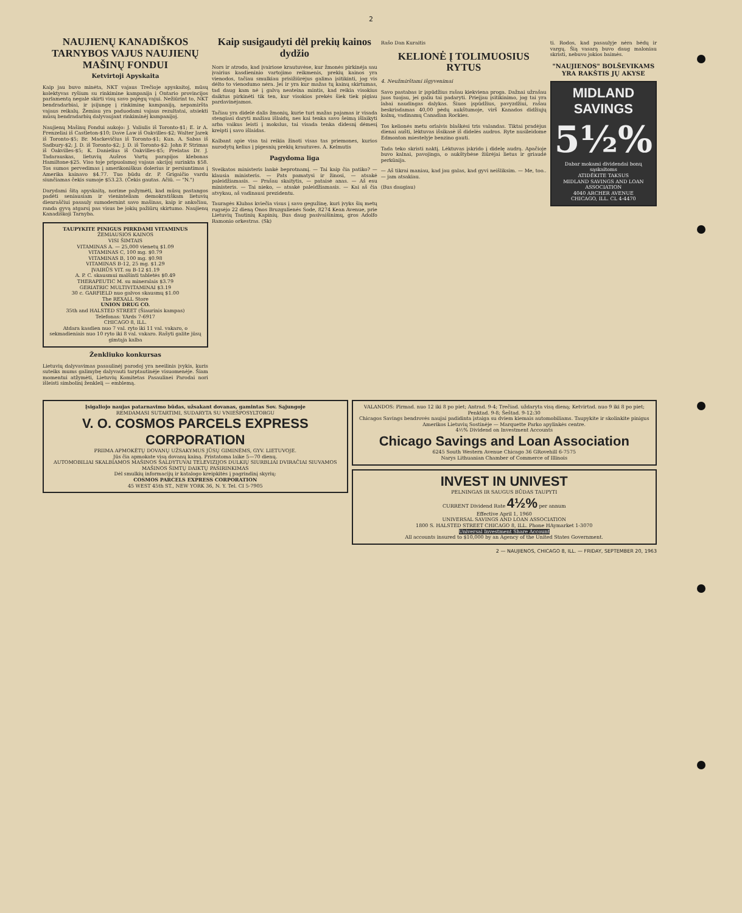2
NAUJIENŲ KANADIŠKOS TARNYBOS VAJUS NAUJIENŲ MAŠINŲ FONDUI
Ketvirtoji Apyskaita
Kaip jau buvo minėta, NKT vajaus Trečioje apyskaitoj, mūsų kolektyvas ryšium su rinkimine kampanija į Ontario provincijos parlamentą negalė skirti visų savo pajėgų vajui. Nežiūrint to, NKT bendradarbiai, ir įsijungę į rinkiminę kampaniją, nepamiršta vajaus reikalų. Žemiau yra paduodami vajaus rezultatai, atsiekti mūsų bendradarbių dalyvaujant rinkiminėj kampanijoj.
Naujienų Mašinų Fondui aukojo: J. Valiulis iš Toronto-$1; E. ir A. Frenzeliai iš Castleton-$10; Dave Law iš Oakvilles-$2; Walter Jarek iš Toronto-$5; Br. Mackevičius iš Toronto-$1; Kun. A. Sabas iš Sadbury-$2; J. D. iš Toronto-$2; J. D. iš Toronto-$2: John P. Strimas iš Oakvilles-$5; K. Danielius iš Oakvilles-$5; Prelatas Dr. J. Tadarauskas, lietuvių Aušros Vartų parapijos klebonas Hamiltone-$25. Viso toje pripuolamoj vajaus akcijoj surinkta $58. Tos sumos pervedimas į amerikoniškus dolerius ir persiuntimas į Amerika kainavo $4.77. Tuo būdu dr. P. Grigaičio vardu siunčiamas čekis sumoje $53.23. (Čekis gautas. Ačiū. — "N.")
Darydami šitą apyskaitą, norime pažymėti, kad mūsų pastangos padėti seniausiam ir vieninteliam demokratiškam lietuvių dienraščiui pasauly sumodernint savo mašinas, kaip ir anksčiau, randa gyvą atgarsį pas visus be jokių pažiūrų skirtumo. Naujienų Kanadiškoji Tarnyba.
TAUPYKITE PINIGUS PIRKDAMI VITAMINUS
ŽEMIAUSIOS KAINOS
VISI ŠIMTAIS
VITAMINAS A. — 25,000 vienetų $1.09
VITAMINAS C, 100 mg. $0.79
VITAMINAS B, 100 mg. $0.98
VITAMINAS B-12, 25 mg. $1.29
ĮVAIRŪS VIT. su B-12 $1.19
A. P. C. skausmui malšinti tabletės $0.49
THERAPEUTIC M. su mineralais $3.79
GERIATRIC MULTIVITAMINAI $3.19
30 c. GARFIELD nuo galvos skausmų $1.00
The REXALL Store
UNION DRUG CO.
35th and HALSTED STREET (Šiaurinis kampas)
Telefonas: YArds 7-6917
CHICAGO 8, ILL.
Atdara kasdien nuo 7 val. ryto iki 11 val. vakaro, o sekmadieniais nuo 10 ryto iki 8 val. vakaro. Rašyti galite jūsų gimtąja kalba
Ženkliuko konkursas
Lietuvių dalyvavimas pasaulinėj parodoj yra neeilinis įvykis, kuris suteiks mums galimybę dalyvauti tarptautinėje visuomenėje. Šiam momentui atžymėti, Lietuvių Komitetas Pasaulinei Parodai nori išleisti simbolinį ženklelį — emblemą.
Kaip susigaudyti dėl prekių kainos dydžio
Nors ir atrodo, kad įvairiose krautuvėse, kur žmonės pirkinėja sau įvairius kasdieninio vartojimo reikmenis, prekių kainos yra vienodos, tačiau smulkiau prisižiūrėjus galima įsitikinti, jog vis dėlto to vienodumo nėra. Jei ir yra kur mažas tų kainų skirtumas, tad daug kam nė į galvą neateina mintis, kad reikia visokius daiktus pirkinėti tik ten, kur visokios prekės šiek tiek pigiau pardavinėjamos.
Tačiau yra didelė dalis žmonių, kurie turi mažas pajamas ir visada stengiasi daryti mažiau išlaidų, nes kai tenka savo šeimą išlaikyti arba vaikus leisti į mokslus, tai visada tenka didesnį dėmesį kreipti į savo išlaidas.
Kalbant apie visa tai reikia žinoti visas tas priemones, kurios nurodytų kelius į pigesnių prekių krautuves. A. Kelmutis
Pagydoma liga
Sveikatos ministeris lankė beprotnamį. — Tai kaip čia patiko? — klausia ministeris. — Pats pamatysi ir žinosi, — atsakė paleidžiamasis. — Prašau skaitytis, — pataisė anas. — Aš esu ministeris. — Tai nieko, — atsakė paleidžiamasis. — Kai aš čia atvykau, aš vadinausi prezidentu.
Tauragės Klubas kviečia visus į savo gegužinę, kuri įvyks šių metų rugsėjo 22 dieną Onos Bruzgulienės Sode, 8274 Kean Avenue, prie Lietuvių Tautinių Kapinių. Bus daug pasivaišinimų, gros Adolfo Ramonio orkestras. (Sk)
Rašo Dan Kuraitis
KELIONĖ Į TOLIMUOSIUS RYTUS
4. Neužmirštami išgyvenimai
Savo pastabas ir įspūdžius rašau kiekviena proga. Dažnai užrašau juos tuojau, jei galiu tai padaryti. Prieįjau įsitikinimo, jog tai yra labai naudingas dalykas. Šiuos įspūdžius, pavyzdžiui, rašau beskrisdamas 40,00 pėdų aukštumoje, virš Kanados didžiųjų kalnų, vadinamų Canadian Rockies.
Tos kelionės metu orlaivis blaškėsi tris valandas. Tiktai pradėjus dienai aušti, lėktuvas išsikasė iš didelės audros. Ryte nusileidome Edmonton miestelyje benzino gauti.
Tada teko skristi naktį. Lėktuvas įskrido į didelę audrą. Apačioje buvo kalnai, pavojinga, o aukštybėse žiūrėjai lietus ir griaudė perkūnija.
— Aš tikrai maniau, kad jau galas, kad gyvi neišliksim. — Me, too.. — jam atsakiau.
(Bus daugiau)
ti. Rodos, kad pasaulyje nėra bėdų ir vargų. Šią vasarą buvo daug maloniau skristi, nebuvo jokios baimės.
"NAUJIENOS" BOLŠEVIKAMS YRA RAKŠTIS JŲ AKYSE
MIDLAND SAVINGS
5½%
Dabar mokami dividendai bonų sąskaitoms
ATIDĖKITE TAKSUS
MIDLAND SAVINGS AND LOAN ASSOCIATION
4040 ARCHER AVENUE
CHICAGO, ILL. CL 4-4470
Įsigaliojo naujas patarnavimo būdas, užsakant dovanas, gamintas Sov. Sąjungoje
REMDAMASI SUTARTIMI, SUDARYTA SU VNIEŠPOSYLTORGU
V. O. COSMOS PARCELS EXPRESS CORPORATION
PRIIMA APMOKĖTŲ DOVANŲ UŽSAKYMUS JŪSŲ GIMINĖMS, GYV. LIETUVOJE.
Jūs čia apmokate visą dovanų kainą. Pristatoma laike 5—70 dienų.
AUTOMOBILIAI SKALBIAMOS MAŠINOS ŠALDYTUVAI TELEVIZIJOS DULKIŲ SIURBLIAI DVIRAČIAI SIUVAMOS MAŠINOS ŠIMTŲ DAIKTŲ PASIRINKIMAS
Dėl smulkių informacijų ir katalogo kreipkitės į pagrindinį skyrių:
COSMOS PARCELS EXPRESS CORPORATION
45 WEST 45th ST., NEW YORK 36, N. Y. Tel. CI 5-7905
VALANDOS: Pirmad. nuo 12 iki 8 po piet; Antrad. 9-4; Trečiad. uždaryta visą dieną; Ketvirtad. nuo 9 iki 8 po piet; Penktad. 9-8; Šeštad. 9-12:30
Chicagos Savings bendrovės naujai padidinta įstaiga su dviem kiemais automobiliams. Taupykite ir skolinkite pinigus Amerikos Lietuvių Sostinėje — Marquette Parko apylinkės centre.
4½% Dividend on Investment Accounts
Chicago Savings and Loan Association
6245 South Western Avenue Chicago 36 GRovehill 6-7575
Narys Lithuanian Chamber of Commerce of Illinois
INVEST IN UNIVEST
PELNINGAS IR SAUGUS BŪDAS TAUPYTI
CURRENT Dividend Rate 4½% per annum
Effective April 1, 1960
UNIVERSAL SAVINGS AND LOAN ASSOCIATION
1800 S. HALSTED STREET CHICAGO 8, ILL. Phone HAymarket 1-3070
Universal Investment Share Account
All accounts insured to $10,000 by an Agency of the United States Government.
2 — NAUJIENOS, CHICAGO 8, ILL. — FRIDAY, SEPTEMBER 20, 1963